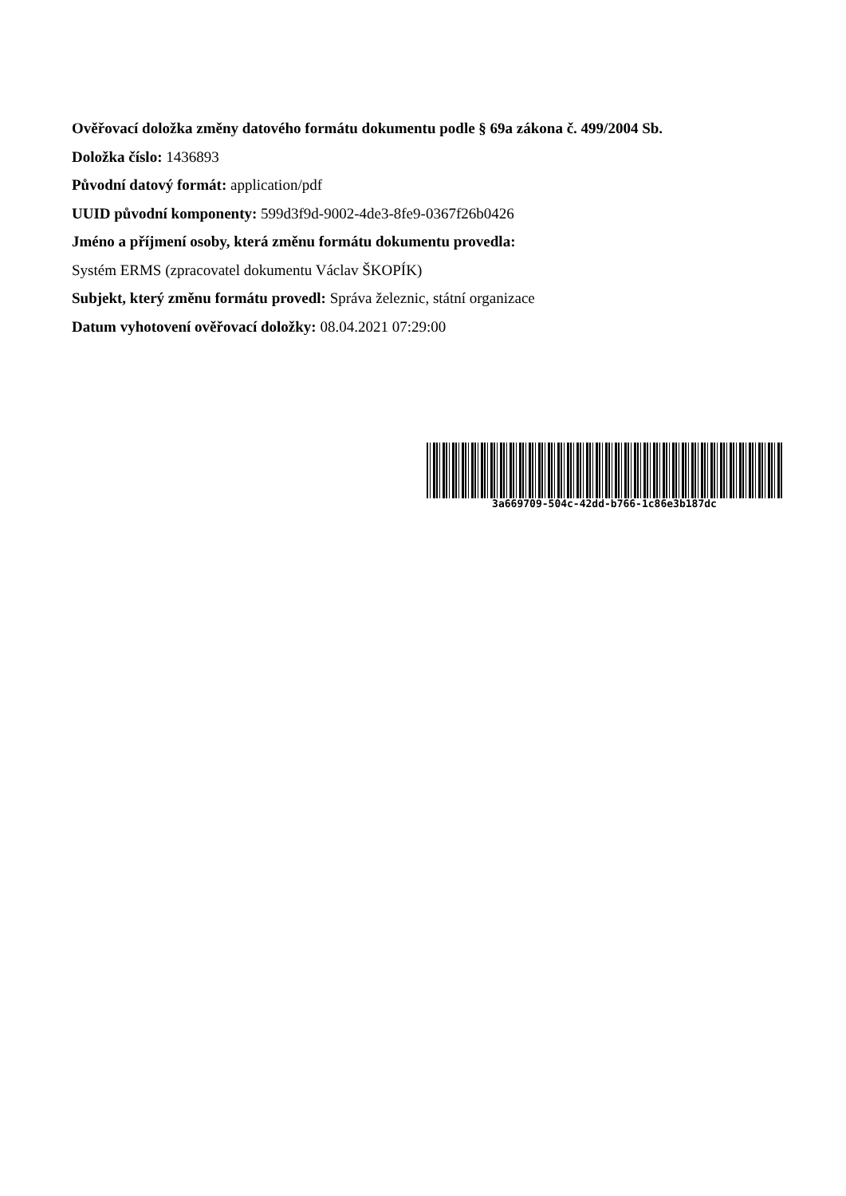Ověřovací doložka změny datového formátu dokumentu podle § 69a zákona č. 499/2004 Sb.
Doložka číslo: 1436893
Původní datový formát: application/pdf
UUID původní komponenty: 599d3f9d-9002-4de3-8fe9-0367f26b0426
Jméno a příjmení osoby, která změnu formátu dokumentu provedla:
Systém ERMS (zpracovatel dokumentu Václav ŠKOPÍK)
Subjekt, který změnu formátu provedl: Správa železnic, státní organizace
Datum vyhotovení ověřovací doložky: 08.04.2021 07:29:00
3a669709-504c-42dd-b766-1c86e3b187dc